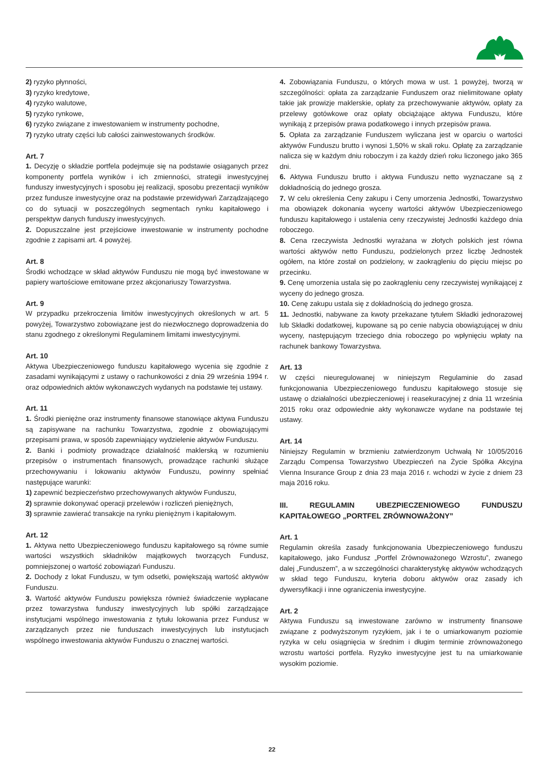2) ryzyko płynności,
3) ryzyko kredytowe,
4) ryzyko walutowe,
5) ryzyko rynkowe,
6) ryzyko związane z inwestowaniem w instrumenty pochodne,
7) ryzyko utraty części lub całości zainwestowanych środków.
Art. 7
1. Decyzję o składzie portfela podejmuje się na podstawie osiąganych przez komponenty portfela wyników i ich zmienności, strategii inwestycyjnej funduszy inwestycyjnych i sposobu jej realizacji, sposobu prezentacji wyników przez fundusze inwestycyjne oraz na podstawie przewidywań Zarządzającego co do sytuacji w poszczególnych segmentach rynku kapitałowego i perspektyw danych funduszy inwestycyjnych.
2. Dopuszczalne jest przejściowe inwestowanie w instrumenty pochodne zgodnie z zapisami art. 4 powyżej.
Art. 8
Środki wchodzące w skład aktywów Funduszu nie mogą być inwestowane w papiery wartościowe emitowane przez akcjonariuszy Towarzystwa.
Art. 9
W przypadku przekroczenia limitów inwestycyjnych określonych w art. 5 powyżej, Towarzystwo zobowiązane jest do niezwłocznego doprowadzenia do stanu zgodnego z określonymi Regulaminem limitami inwestycyjnymi.
Art. 10
Aktywa Ubezpieczeniowego funduszu kapitałowego wycenia się zgodnie z zasadami wynikającymi z ustawy o rachunkowości z dnia 29 września 1994 r. oraz odpowiednich aktów wykonawczych wydanych na podstawie tej ustawy.
Art. 11
1. Środki pieniężne oraz instrumenty finansowe stanowiące aktywa Funduszu są zapisywane na rachunku Towarzystwa, zgodnie z obowiązującymi przepisami prawa, w sposób zapewniający wydzielenie aktywów Funduszu.
2. Banki i podmioty prowadzące działalność maklerską w rozumieniu przepisów o instrumentach finansowych, prowadzące rachunki służące przechowywaniu i lokowaniu aktywów Funduszu, powinny spełniać następujące warunki:
1) zapewnić bezpieczeństwo przechowywanych aktywów Funduszu,
2) sprawnie dokonywać operacji przelewów i rozliczeń pieniężnych,
3) sprawnie zawierać transakcje na rynku pieniężnym i kapitałowym.
Art. 12
1. Aktywa netto Ubezpieczeniowego funduszu kapitałowego są równe sumie wartości wszystkich składników majątkowych tworzących Fundusz, pomniejszonej o wartość zobowiązań Funduszu.
2. Dochody z lokat Funduszu, w tym odsetki, powiększają wartość aktywów Funduszu.
3. Wartość aktywów Funduszu powiększa również świadczenie wypłacane przez towarzystwa funduszy inwestycyjnych lub spółki zarządzające instytucjami wspólnego inwestowania z tytułu lokowania przez Fundusz w zarządzanych przez nie funduszach inwestycyjnych lub instytucjach wspólnego inwestowania aktywów Funduszu o znacznej wartości.
4. Zobowiązania Funduszu, o których mowa w ust. 1 powyżej, tworzą w szczególności: opłata za zarządzanie Funduszem oraz nielimitowane opłaty takie jak prowizje maklerskie, opłaty za przechowywanie aktywów, opłaty za przelewy gotówkowe oraz opłaty obciążające aktywa Funduszu, które wynikają z przepisów prawa podatkowego i innych przepisów prawa.
5. Opłata za zarządzanie Funduszem wyliczana jest w oparciu o wartości aktywów Funduszu brutto i wynosi 1,50% w skali roku. Opłatę za zarządzanie nalicza się w każdym dniu roboczym i za każdy dzień roku liczonego jako 365 dni.
6. Aktywa Funduszu brutto i aktywa Funduszu netto wyznaczane są z dokładnością do jednego grosza.
7. W celu określenia Ceny zakupu i Ceny umorzenia Jednostki, Towarzystwo ma obowiązek dokonania wyceny wartości aktywów Ubezpieczeniowego funduszu kapitałowego i ustalenia ceny rzeczywistej Jednostki każdego dnia roboczego.
8. Cena rzeczywista Jednostki wyrażana w złotych polskich jest równa wartości aktywów netto Funduszu, podzielonych przez liczbę Jednostek ogółem, na które został on podzielony, w zaokrągleniu do pięciu miejsc po przecinku.
9. Cenę umorzenia ustala się po zaokrągleniu ceny rzeczywistej wynikającej z wyceny do jednego grosza.
10. Cenę zakupu ustala się z dokładnością do jednego grosza.
11. Jednostki, nabywane za kwoty przekazane tytułem Składki jednorazowej lub Składki dodatkowej, kupowane są po cenie nabycia obowiązującej w dniu wyceny, następującym trzeciego dnia roboczego po wpłynięciu wpłaty na rachunek bankowy Towarzystwa.
Art. 13
W części nieuregulowanej w niniejszym Regulaminie do zasad funkcjonowania Ubezpieczeniowego funduszu kapitałowego stosuje się ustawę o działalności ubezpieczeniowej i reasekuracyjnej z dnia 11 września 2015 roku oraz odpowiednie akty wykonawcze wydane na podstawie tej ustawy.
Art. 14
Niniejszy Regulamin w brzmieniu zatwierdzonym Uchwałą Nr 10/05/2016 Zarządu Compensa Towarzystwo Ubezpieczeń na Życie Spółka Akcyjna Vienna Insurance Group z dnia 23 maja 2016 r. wchodzi w życie z dniem 23 maja 2016 roku.
III. REGULAMIN UBEZPIECZENIOWEGO FUNDUSZU KAPITAŁOWEGO „PORTFEL ZRÓWNOWAŻONY”
Art. 1
Regulamin określa zasady funkcjonowania Ubezpieczeniowego funduszu kapitałowego, jako Fundusz „Portfel Zrównoważonego Wzrostu”, zwanego dalej „Funduszem”, a w szczególności charakterystykę aktywów wchodzących w skład tego Funduszu, kryteria doboru aktywów oraz zasady ich dywersyfikacji i inne ograniczenia inwestycyjne.
Art. 2
Aktywa Funduszu są inwestowane zarówno w instrumenty finansowe związane z podwyższonym ryzykiem, jak i te o umiarkowanym poziomie ryzyka w celu osiągnięcia w średnim i długim terminie zrównoważonego wzrostu wartości portfela. Ryzyko inwestycyjne jest tu na umiarkowanie wysokim poziomie.
22